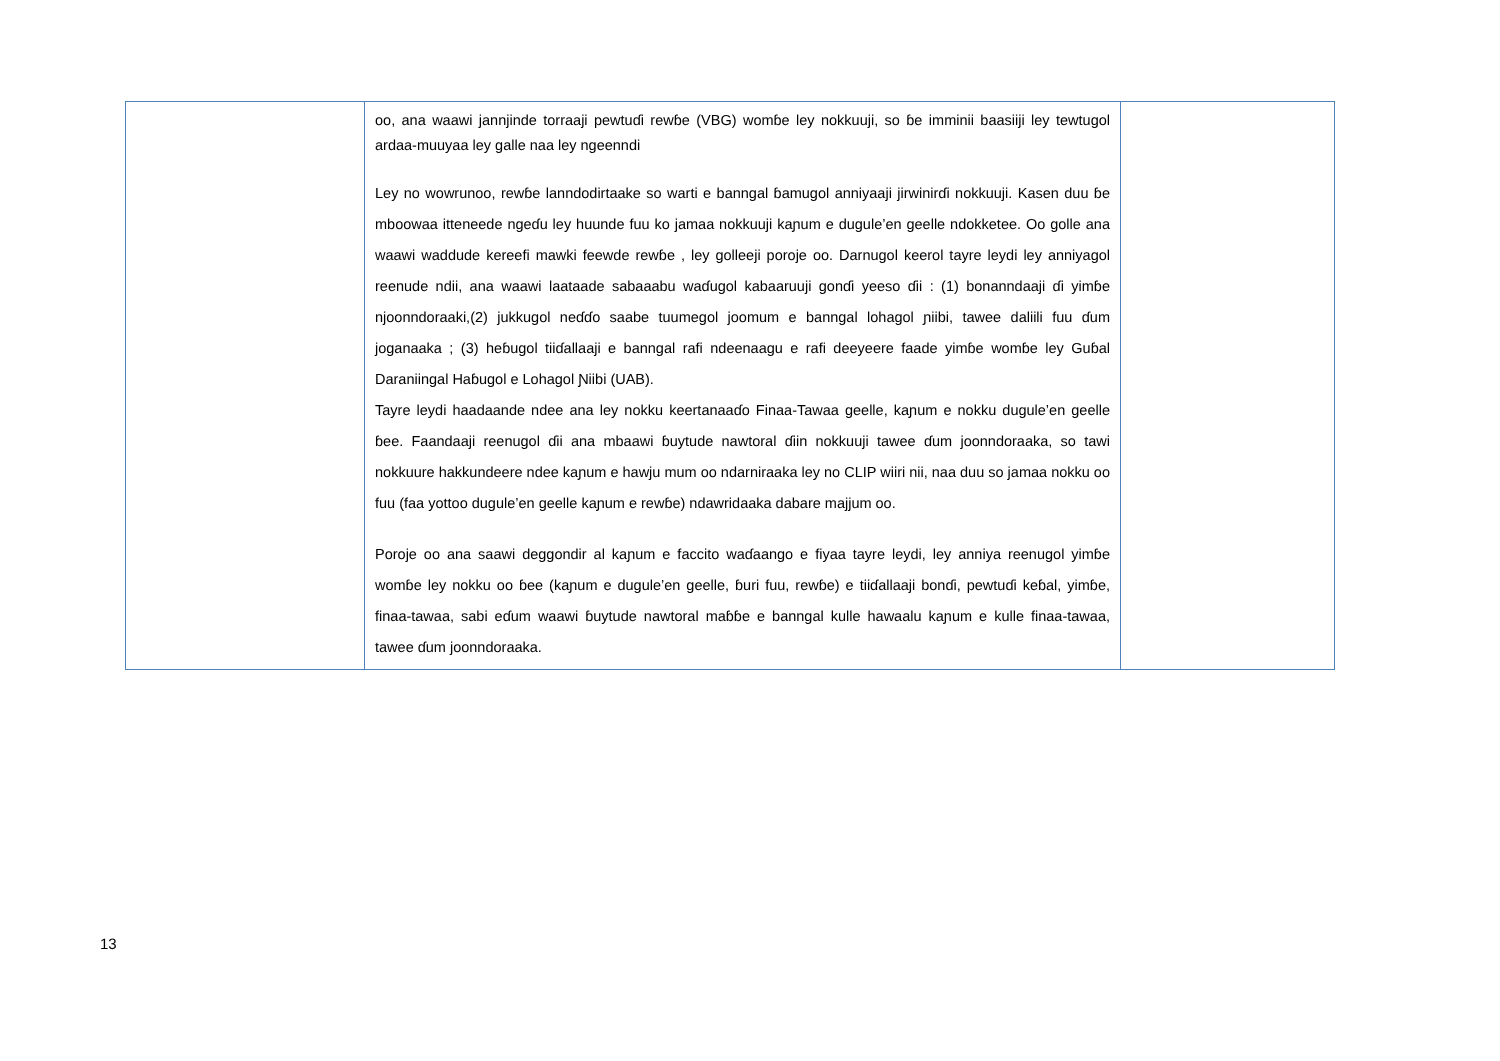| | oo, ana waawi jannjinde torraaji pewtuɗi rewɓe (VBG) womɓe ley nokkuuji, so ɓe imminii baasiiji ley tewtugol ardaa-muuyaa ley galle naa ley ngeenndi Ley no wowrunoo, rewɓe lanndodirtaake so warti e banngal ɓamugol anniyaaji jirwinirɗi nokkuuji. Kasen duu ɓe mboowaa itteneede ngeɗu ley huunde fuu ko jamaa nokkuuji kaɲum e dugule’en geelle ndokketee. Oo golle ana waawi waddude kereefi mawki feewde rewɓe , ley golleeji poroje oo. Darnugol keerol tayre leydi ley anniyagol reenude ndii, ana waawi laataade sabaaabu waɗugol kabaaruuji gonɗi yeeso ɗii : (1) bonanndaaji ɗi yimɓe njoonndoraaki,(2) jukkugol neɗɗo saabe tuumegol joomum e banngal lohagol ɲiibi, tawee daliili fuu ɗum joganaaka ; (3) heɓugol tiiɗallaaji e banngal rafi ndeenaagu e rafi deeyeere faade yimɓe womɓe ley Guɓal Daraniingal Haɓugol e Lohagol Ɲiibi (UAB). Tayre leydi haadaande ndee ana ley nokku keertanaaɗo Finaa-Tawaa geelle, kaɲum e nokku dugule’en geelle ɓee. Faandaaji reenugol ɗii ana mbaawi ɓuytude nawtoral ɗiin nokkuuji tawee ɗum joonndoraaka, so tawi nokkuure hakkundeere ndee kaɲum e hawju mum oo ndarniraaka ley no CLIP wiiri nii, naa duu so jamaa nokku oo fuu (faa yottoo dugule’en geelle kaɲum e rewɓe) ndawridaaka dabare majjum oo. Poroje oo ana saawi deggondir al kaɲum e faccito waɗaango e fiyaa tayre leydi, ley anniya reenugol yimɓe womɓe ley nokku oo ɓee (kaɲum e dugule’en geelle, ɓuri fuu, rewɓe) e tiiɗallaaji bonɗi, pewtuɗi keɓal, yimɓe, finaa-tawaa, sabi eɗum waawi ɓuytude nawtoral maɓɓe e banngal kulle hawaalu kaɲum e kulle finaa-tawaa, tawee ɗum joonndoraaka. | |
13